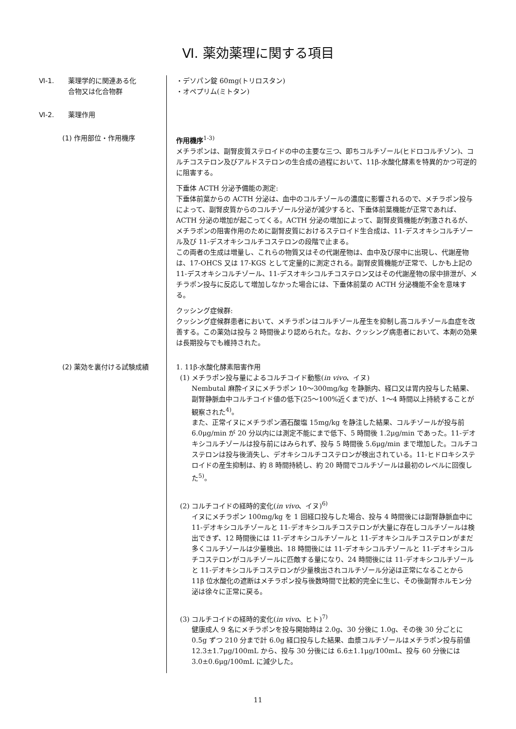Ⅵ. 薬効薬理に関する項目
Ⅵ-1. 薬理学的に関連ある化
合物又は化合物群
・デソパン錠 60mg(トリロスタン)
・オペプリム(ミトタン)
Ⅵ-2. 薬理作用
(1) 作用部位・作用機序 作用機序<sup>1-3)</sup>
メチラポンは、副腎皮質ステロイドの中の主要な三つ、即ちコルチゾール(ヒドロコルチゾン)、コルチコステロン及びアルドステロンの生合成の過程において、11β-水酸化酵素を特異的かつ可逆的に阻害する。
下垂体 ACTH 分泌予備能の測定:
下垂体前葉からの ACTH 分泌は、血中のコルチゾールの濃度に影響されるので、メチラポン投与によって、副腎皮質からのコルチゾール分泌が減少すると、下垂体前葉機能が正常であれば、ACTH 分泌の増加が起こってくる。ACTH 分泌の増加によって、副腎皮質機能が刺激されるが、メチラポンの阻害作用のために副腎皮質におけるステロイド生合成は、11-デスオキシコルチゾール及び 11-デスオキシコルチコステロンの段階で止まる。
この両者の生成は増量し、これらの物質又はその代謝産物は、血中及び尿中に出現し、代謝産物は、17-OHCS 又は 17-KGS として定量的に測定される。副腎皮質機能が正常で、しかも上記の 11-デスオキシコルチゾール、11-デスオキシコルチコステロン又はその代謝産物の尿中排泄が、メチラポン投与に反応して増加しなかった場合には、下垂体前葉の ACTH 分泌機能不全を意味する。
クッシング症候群:
クッシング症候群患者において、メチラポンはコルチゾール産生を抑制し高コルチゾール血症を改善する。この薬効は投与 2 時間後より認められた。なお、クッシング病患者において、本剤の効果は長期投与でも維持された。
(2) 薬効を裏付ける試験成績 1. 11β-水酸化酵素阻害作用
(1) メチラポン投与量によるコルチコイド動態(in vivo、イヌ)
Nembutal 麻酔イヌにメチラポン 10～300mg/kg を静脈内、経口又は胃内投与した結果、副腎静脈血中コルチコイド値の低下(25～100%近くまで)が、1～4 時間以上持続することが観察された<sup>4)</sup>。
また、正常イヌにメチラポン酒石酸塩 15mg/kg を静注した結果、コルチゾールが投与前 6.0μg/min が 20 分以内には測定不能にまで低下、5 時間後 1.2μg/min であった。11-デオキシコルチゾールは投与前にはみられず、投与 5 時間後 5.6μg/min まで増加した。コルチコステロンは投与後消失し、デオキシコルチコステロンが検出されている。11-ヒドロキシステロイドの産生抑制は、約 8 時間持続し、約 20 時間でコルチゾールは最初のレベルに回復した<sup>5)</sup>。
(2) コルチコイドの経時的変化(in vivo、イヌ)<sup>6)</sup>
イヌにメチラポン 100mg/kg を 1 回経口投与した場合、投与 4 時間後には副腎静脈血中に 11-デオキシコルチゾールと 11-デオキシコルチコステロンが大量に存在しコルチゾールは検出できず、12 時間後には 11-デオキシコルチゾールと 11-デオキシコルチコステロンがまだ多くコルチゾールは少量検出、18 時間後には 11-デオキシコルチゾールと 11-デオキシコルチコステロンがコルチゾールに匹敵する量になり、24 時間後には 11-デオキシコルチゾールと 11-デオキシコルチコステロンが少量検出されコルチゾール分泌は正常になることから 11β 位水酸化の遮断はメチラポン投与後数時間で比較的完全に生じ、その後副腎ホルモン分泌は徐々に正常に戻る。
(3) コルチコイドの経時的変化(in vivo、ヒト)<sup>7)</sup>
健康成人 9 名にメチラポンを投与開始時は 2.0g、30 分後に 1.0g、その後 30 分ごとに 0.5g ずつ 210 分まで計 6.0g 経口投与した結果、血漿コルチゾールはメチラポン投与前値 12.3±1.7μg/100mL から、投与 30 分後には 6.6±1.1μg/100mL、投与 60 分後には 3.0±0.6μg/100mL に減少した。
11